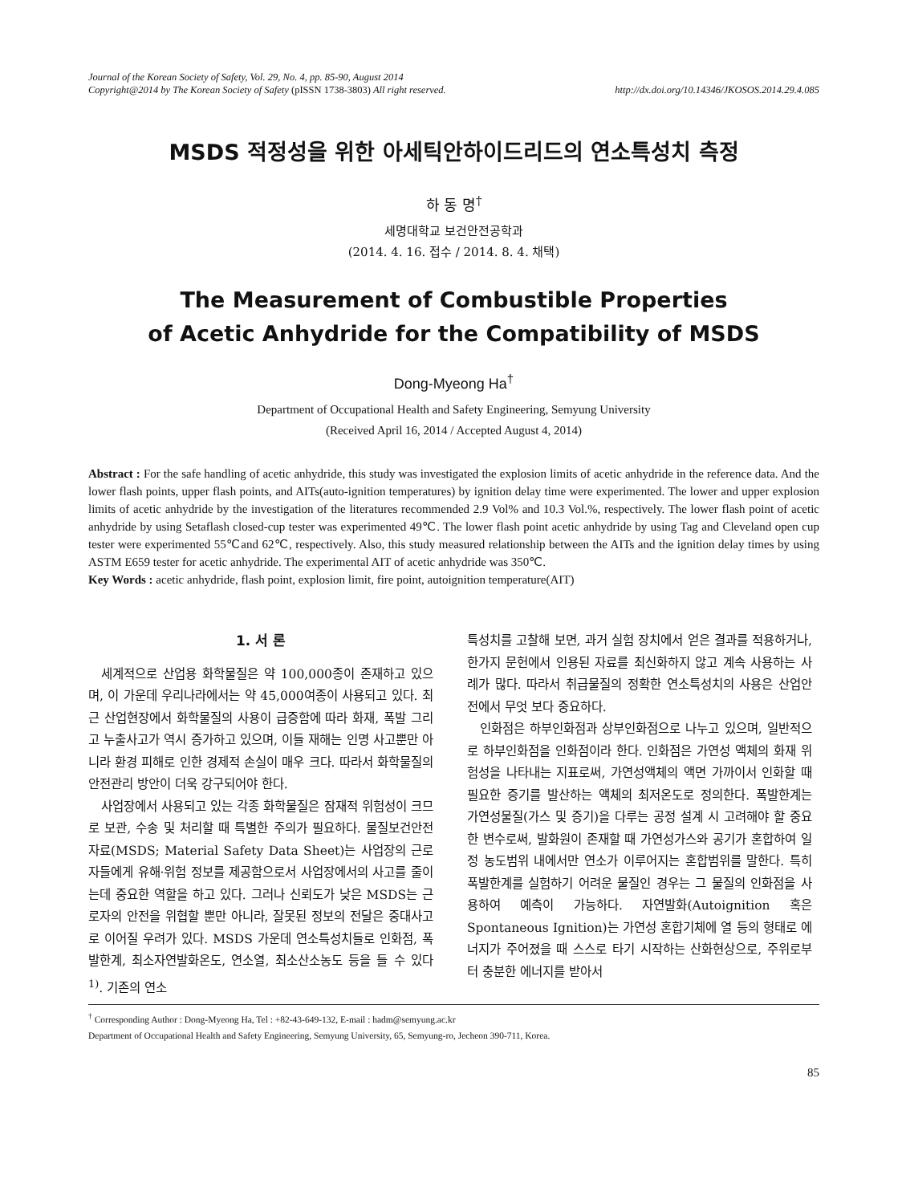Journal of the Korean Society of Safety, Vol. 29, No. 4, pp. 85-90, August 2014
Copyright@2014 by The Korean Society of Safety (pISSN 1738-3803) All right reserved. http://dx.doi.org/10.14346/JKOSOS.2014.29.4.085
MSDS 적정성을 위한 아세틱안하이드리드의 연소특성치 측정
하 동 명<sup>†</sup>
세명대학교 보건안전공학과
(2014. 4. 16. 접수 / 2014. 8. 4. 채택)
The Measurement of Combustible Properties
of Acetic Anhydride for the Compatibility of MSDS
Dong-Myeong Ha<sup>†</sup>
Department of Occupational Health and Safety Engineering, Semyung University
(Received April 16, 2014 / Accepted August 4, 2014)
Abstract : For the safe handling of acetic anhydride, this study was investigated the explosion limits of acetic anhydride in the reference data. And the lower flash points, upper flash points, and AITs(auto-ignition temperatures) by ignition delay time were experimented. The lower and upper explosion limits of acetic anhydride by the investigation of the literatures recommended 2.9 Vol% and 10.3 Vol.%, respectively. The lower flash point of acetic anhydride by using Setaflash closed-cup tester was experimented 49℃. The lower flash point acetic anhydride by using Tag and Cleveland open cup tester were experimented 55℃and 62℃, respectively. Also, this study measured relationship between the AITs and the ignition delay times by using ASTM E659 tester for acetic anhydride. The experimental AIT of acetic anhydride was 350℃.
Key Words : acetic anhydride, flash point, explosion limit, fire point, autoignition temperature(AIT)
1. 서 론
세계적으로 산업용 화학물질은 약 100,000종이 존재하고 있으며, 이 가운데 우리나라에서는 약 45,000여종이 사용되고 있다. 최근 산업현장에서 화학물질의 사용이 급증함에 따라 화재, 폭발 그리고 누출사고가 역시 증가하고 있으며, 이들 재해는 인명 사고뿐만 아니라 환경 피해로 인한 경제적 손실이 매우 크다. 따라서 화학물질의 안전관리 방안이 더욱 강구되어야 한다.
사업장에서 사용되고 있는 각종 화학물질은 잠재적 위험성이 크므로 보관, 수송 및 처리할 때 특별한 주의가 필요하다. 물질보건안전자료(MSDS; Material Safety Data Sheet)는 사업장의 근로자들에게 유해·위험 정보를 제공함으로서 사업장에서의 사고를 줄이는데 중요한 역할을 하고 있다. 그러나 신뢰도가 낮은 MSDS는 근로자의 안전을 위협할 뿐만 아니라, 잘못된 정보의 전달은 중대사고로 이어질 우려가 있다. MSDS 가운데 연소특성치들로 인화점, 폭발한계, 최소자연발화온도, 연소열, 최소산소농도 등을 들 수 있다<sup>1)</sup>. 기존의 연소
특성치를 고찰해 보면, 과거 실험 장치에서 얻은 결과를 적용하거나, 한가지 문헌에서 인용된 자료를 최신화하지 않고 계속 사용하는 사례가 많다. 따라서 취급물질의 정확한 연소특성치의 사용은 산업안전에서 무엇 보다 중요하다.
인화점은 하부인화점과 상부인화점으로 나누고 있으며, 일반적으로 하부인화점을 인화점이라 한다. 인화점은 가연성 액체의 화재 위험성을 나타내는 지표로써, 가연성액체의 액면 가까이서 인화할 때 필요한 증기를 발산하는 액체의 최저온도로 정의한다. 폭발한계는 가연성물질(가스 및 증기)을 다루는 공정 설계 시 고려해야 할 중요한 변수로써, 발화원이 존재할 때 가연성가스와 공기가 혼합하여 일정 농도범위 내에서만 연소가 이루어지는 혼합범위를 말한다. 특히 폭발한계를 실험하기 어려운 물질인 경우는 그 물질의 인화점을 사용하여 예측이 가능하다. 자연발화(Autoignition 혹은 Spontaneous Ignition)는 가연성 혼합기체에 열 등의 형태로 에너지가 주어졌을 때 스스로 타기 시작하는 산화현상으로, 주위로부터 충분한 에너지를 받아서
<sup>†</sup> Corresponding Author : Dong-Myeong Ha, Tel : +82-43-649-132, E-mail : hadm@semyung.ac.kr
Department of Occupational Health and Safety Engineering, Semyung University, 65, Semyung-ro, Jecheon 390-711, Korea.
85